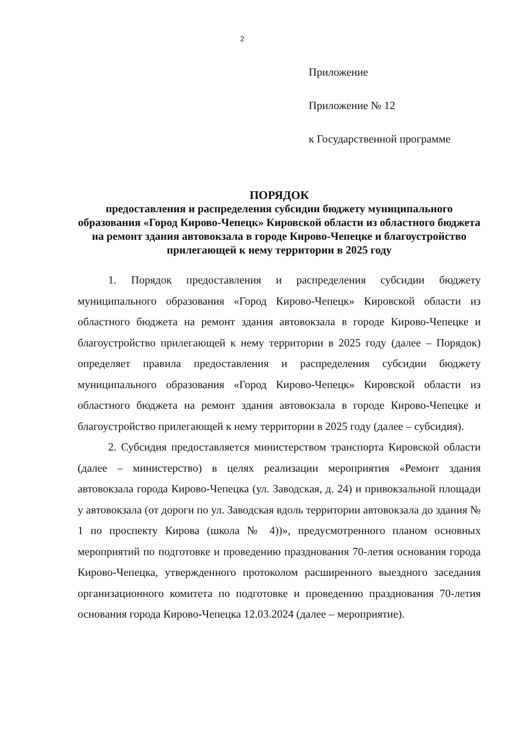2
Приложение
Приложение № 12
к Государственной программе
ПОРЯДОК
предоставления и распределения субсидии бюджету муниципального образования «Город Кирово-Чепецк» Кировской области из областного бюджета на ремонт здания автовокзала в городе Кирово-Чепецке и благоустройство прилегающей к нему территории в 2025 году
1. Порядок предоставления и распределения субсидии бюджету муниципального образования «Город Кирово-Чепецк» Кировской области из областного бюджета на ремонт здания автовокзала в городе Кирово-Чепецке и благоустройство прилегающей к нему территории в 2025 году (далее – Порядок) определяет правила предоставления и распределения субсидии бюджету муниципального образования «Город Кирово-Чепецк» Кировской области из областного бюджета на ремонт здания автовокзала в городе Кирово-Чепецке и благоустройство прилегающей к нему территории в 2025 году (далее – субсидия).
2. Субсидия предоставляется министерством транспорта Кировской области (далее – министерство) в целях реализации мероприятия «Ремонт здания автовокзала города Кирово-Чепецка (ул. Заводская, д. 24) и привокзальной площади у автовокзала (от дороги по ул. Заводская вдоль территории автовокзала до здания № 1 по проспекту Кирова (школа № 4))», предусмотренного планом основных мероприятий по подготовке и проведению празднования 70-летия основания города Кирово-Чепецка, утвержденного протоколом расширенного выездного заседания организационного комитета по подготовке и проведению празднования 70-летия основания города Кирово-Чепецка 12.03.2024 (далее – мероприятие).